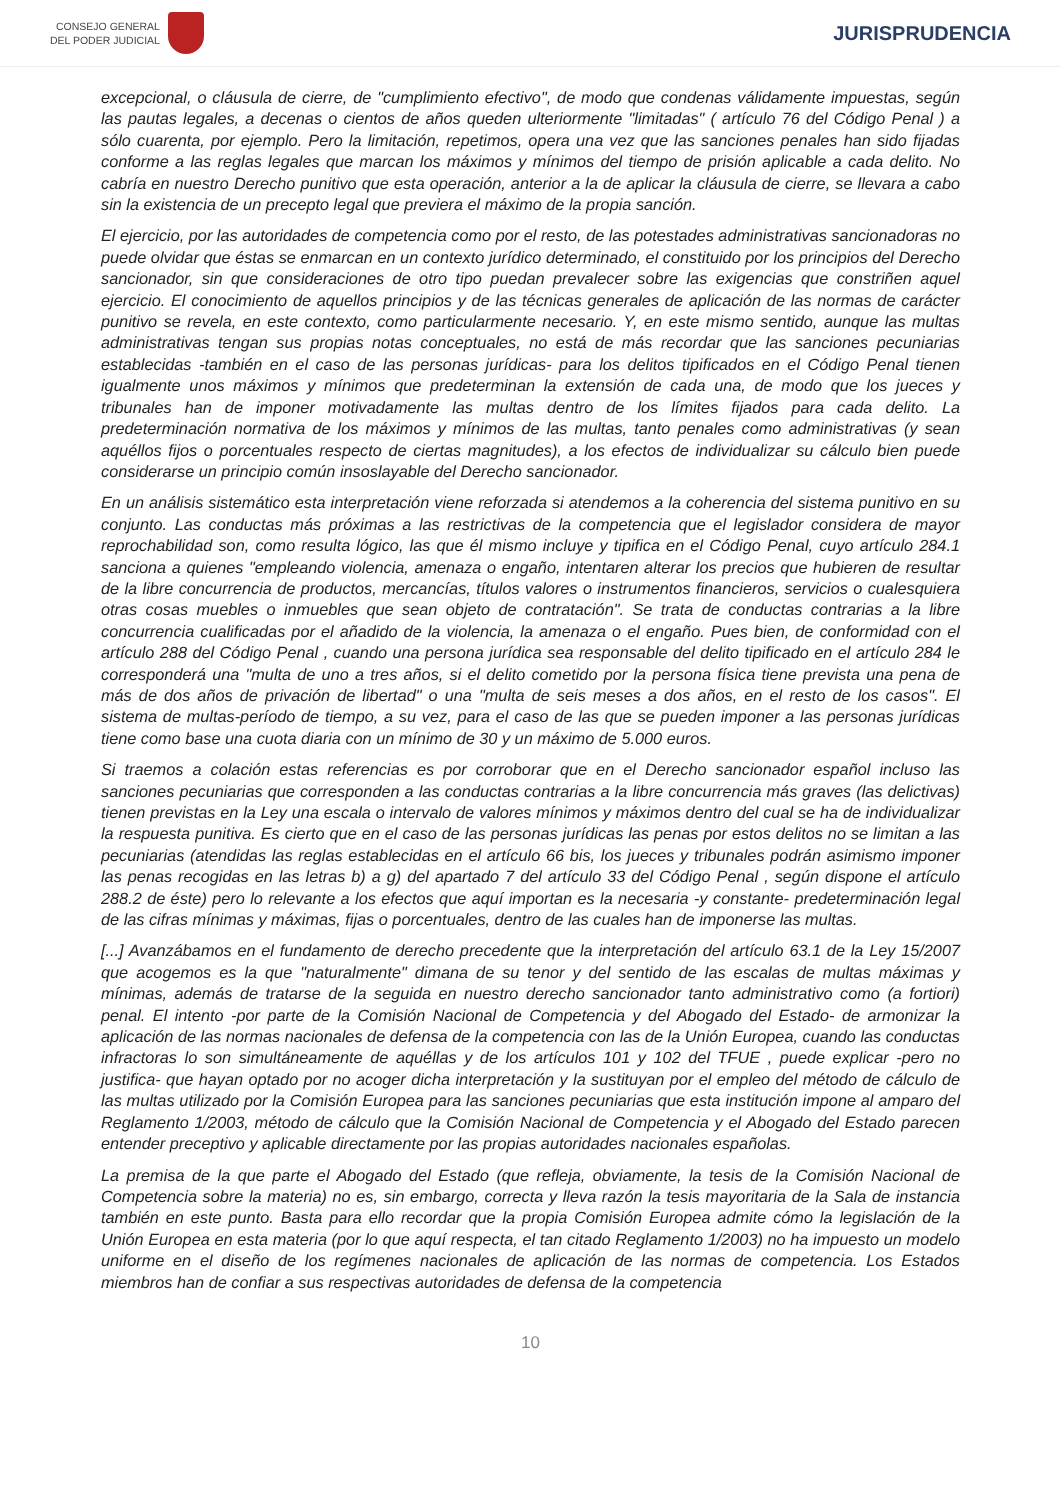CONSEJO GENERAL
DEL PODER JUDICIAL
JURISPRUDENCIA
excepcional, o cláusula de cierre, de "cumplimiento efectivo", de modo que condenas válidamente impuestas, según las pautas legales, a decenas o cientos de años queden ulteriormente "limitadas" ( artículo 76 del Código Penal ) a sólo cuarenta, por ejemplo. Pero la limitación, repetimos, opera una vez que las sanciones penales han sido fijadas conforme a las reglas legales que marcan los máximos y mínimos del tiempo de prisión aplicable a cada delito. No cabría en nuestro Derecho punitivo que esta operación, anterior a la de aplicar la cláusula de cierre, se llevara a cabo sin la existencia de un precepto legal que previera el máximo de la propia sanción.
El ejercicio, por las autoridades de competencia como por el resto, de las potestades administrativas sancionadoras no puede olvidar que éstas se enmarcan en un contexto jurídico determinado, el constituido por los principios del Derecho sancionador, sin que consideraciones de otro tipo puedan prevalecer sobre las exigencias que constriñen aquel ejercicio. El conocimiento de aquellos principios y de las técnicas generales de aplicación de las normas de carácter punitivo se revela, en este contexto, como particularmente necesario. Y, en este mismo sentido, aunque las multas administrativas tengan sus propias notas conceptuales, no está de más recordar que las sanciones pecuniarias establecidas -también en el caso de las personas jurídicas- para los delitos tipificados en el Código Penal tienen igualmente unos máximos y mínimos que predeterminan la extensión de cada una, de modo que los jueces y tribunales han de imponer motivadamente las multas dentro de los límites fijados para cada delito. La predeterminación normativa de los máximos y mínimos de las multas, tanto penales como administrativas (y sean aquéllos fijos o porcentuales respecto de ciertas magnitudes), a los efectos de individualizar su cálculo bien puede considerarse un principio común insoslayable del Derecho sancionador.
En un análisis sistemático esta interpretación viene reforzada si atendemos a la coherencia del sistema punitivo en su conjunto. Las conductas más próximas a las restrictivas de la competencia que el legislador considera de mayor reprochabilidad son, como resulta lógico, las que él mismo incluye y tipifica en el Código Penal, cuyo artículo 284.1 sanciona a quienes "empleando violencia, amenaza o engaño, intentaren alterar los precios que hubieren de resultar de la libre concurrencia de productos, mercancías, títulos valores o instrumentos financieros, servicios o cualesquiera otras cosas muebles o inmuebles que sean objeto de contratación". Se trata de conductas contrarias a la libre concurrencia cualificadas por el añadido de la violencia, la amenaza o el engaño. Pues bien, de conformidad con el artículo 288 del Código Penal , cuando una persona jurídica sea responsable del delito tipificado en el artículo 284 le corresponderá una "multa de uno a tres años, si el delito cometido por la persona física tiene prevista una pena de más de dos años de privación de libertad" o una "multa de seis meses a dos años, en el resto de los casos". El sistema de multas-período de tiempo, a su vez, para el caso de las que se pueden imponer a las personas jurídicas tiene como base una cuota diaria con un mínimo de 30 y un máximo de 5.000 euros.
Si traemos a colación estas referencias es por corroborar que en el Derecho sancionador español incluso las sanciones pecuniarias que corresponden a las conductas contrarias a la libre concurrencia más graves (las delictivas) tienen previstas en la Ley una escala o intervalo de valores mínimos y máximos dentro del cual se ha de individualizar la respuesta punitiva. Es cierto que en el caso de las personas jurídicas las penas por estos delitos no se limitan a las pecuniarias (atendidas las reglas establecidas en el artículo 66 bis, los jueces y tribunales podrán asimismo imponer las penas recogidas en las letras b) a g) del apartado 7 del artículo 33 del Código Penal , según dispone el artículo 288.2 de éste) pero lo relevante a los efectos que aquí importan es la necesaria -y constante- predeterminación legal de las cifras mínimas y máximas, fijas o porcentuales, dentro de las cuales han de imponerse las multas.
[...] Avanzábamos en el fundamento de derecho precedente que la interpretación del artículo 63.1 de la Ley 15/2007 que acogemos es la que "naturalmente" dimana de su tenor y del sentido de las escalas de multas máximas y mínimas, además de tratarse de la seguida en nuestro derecho sancionador tanto administrativo como (a fortiori) penal. El intento -por parte de la Comisión Nacional de Competencia y del Abogado del Estado- de armonizar la aplicación de las normas nacionales de defensa de la competencia con las de la Unión Europea, cuando las conductas infractoras lo son simultáneamente de aquéllas y de los artículos 101 y 102 del TFUE , puede explicar -pero no justifica- que hayan optado por no acoger dicha interpretación y la sustituyan por el empleo del método de cálculo de las multas utilizado por la Comisión Europea para las sanciones pecuniarias que esta institución impone al amparo del Reglamento 1/2003, método de cálculo que la Comisión Nacional de Competencia y el Abogado del Estado parecen entender preceptivo y aplicable directamente por las propias autoridades nacionales españolas.
La premisa de la que parte el Abogado del Estado (que refleja, obviamente, la tesis de la Comisión Nacional de Competencia sobre la materia) no es, sin embargo, correcta y lleva razón la tesis mayoritaria de la Sala de instancia también en este punto. Basta para ello recordar que la propia Comisión Europea admite cómo la legislación de la Unión Europea en esta materia (por lo que aquí respecta, el tan citado Reglamento 1/2003) no ha impuesto un modelo uniforme en el diseño de los regímenes nacionales de aplicación de las normas de competencia. Los Estados miembros han de confiar a sus respectivas autoridades de defensa de la competencia
10